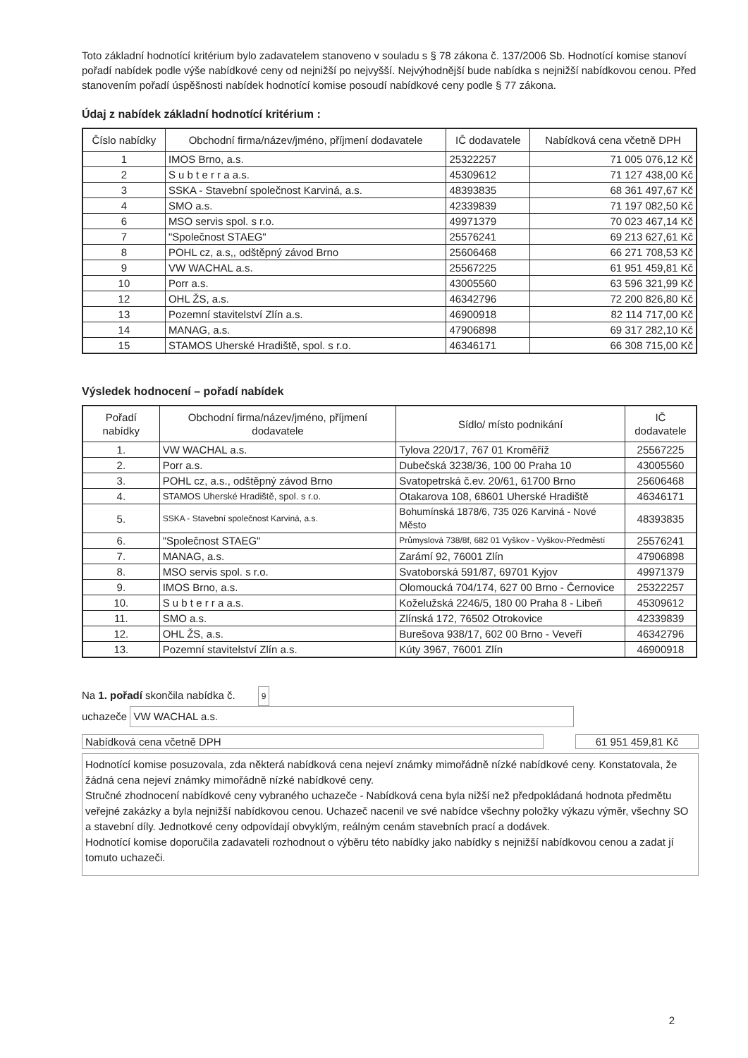Toto základní hodnotící kritérium bylo zadavatelem stanoveno v souladu s § 78 zákona č. 137/2006 Sb. Hodnotící komise stanoví pořadí nabídek podle výše nabídkové ceny od nejnižší po nejvyšší. Nejvýhodnější bude nabídka s nejnižší nabídkovou cenou. Před stanovením pořadí úspěšnosti nabídek hodnotící komise posoudí nabídkové ceny podle § 77 zákona.
Údaj z nabídek základní hodnotící kritérium :
| Číslo nabídky | Obchodní firma/název/jméno, příjmení dodavatele | IČ dodavatele | Nabídková cena včetně DPH |
| --- | --- | --- | --- |
| 1 | IMOS Brno, a.s. | 25322257 | 71 005 076,12 Kč |
| 2 | S u b t e r r a a.s. | 45309612 | 71 127 438,00 Kč |
| 3 | SSKA - Stavební společnost Karviná, a.s. | 48393835 | 68 361 497,67 Kč |
| 4 | SMO a.s. | 42339839 | 71 197 082,50 Kč |
| 6 | MSO servis spol. s r.o. | 49971379 | 70 023 467,14 Kč |
| 7 | "Společnost STAEG" | 25576241 | 69 213 627,61 Kč |
| 8 | POHL cz, a.s,, odštěpný závod Brno | 25606468 | 66 271 708,53 Kč |
| 9 | VW WACHAL a.s. | 25567225 | 61 951 459,81 Kč |
| 10 | Porr a.s. | 43005560 | 63 596 321,99 Kč |
| 12 | OHL ŽS, a.s. | 46342796 | 72 200 826,80 Kč |
| 13 | Pozemní stavitelství Zlín a.s. | 46900918 | 82 114 717,00 Kč |
| 14 | MANAG, a.s. | 47906898 | 69 317 282,10 Kč |
| 15 | STAMOS Uherské Hradiště, spol. s r.o. | 46346171 | 66 308 715,00 Kč |
Výsledek hodnocení – pořadí nabídek
| Pořadí nabídky | Obchodní firma/název/jméno, příjmení dodavatele | Sídlo/ místo podnikání | IČ dodavatele |
| --- | --- | --- | --- |
| 1. | VW WACHAL a.s. | Tylova 220/17, 767 01 Kroměříž | 25567225 |
| 2. | Porr a.s. | Dubečská 3238/36, 100 00 Praha 10 | 43005560 |
| 3. | POHL cz, a.s., odštěpný závod Brno | Svatopetrská č.ev. 20/61, 61700 Brno | 25606468 |
| 4. | STAMOS Uherské Hradiště, spol. s r.o. | Otakarova 108, 68601 Uherské Hradiště | 46346171 |
| 5. | SSKA - Stavební společnost Karviná, a.s. | Bohumínská 1878/6, 735 026 Karviná - Nové Město | 48393835 |
| 6. | "Společnost STAEG" | Průmyslová 738/8f, 682 01 Vyškov - Vyškov-Předměstí | 25576241 |
| 7. | MANAG, a.s. | Zarámí 92, 76001 Zlín | 47906898 |
| 8. | MSO servis spol. s r.o. | Svatoborská 591/87, 69701 Kyjov | 49971379 |
| 9. | IMOS Brno, a.s. | Olomoucká 704/174, 627 00 Brno - Černovice | 25322257 |
| 10. | S u b t e r r a a.s. | Koželužská 2246/5, 180 00 Praha 8 - Libeň | 45309612 |
| 11. | SMO a.s. | Zlínská 172, 76502 Otrokovice | 42339839 |
| 12. | OHL ŽS, a.s. | Burešova 938/17, 602 00 Brno - Veveří | 46342796 |
| 13. | Pozemní stavitelství Zlín a.s. | Kúty 3967, 76001 Zlín | 46900918 |
Na 1. pořadí skončila nabídka č. 9
uchazeče VW WACHAL a.s.
Nabídková cena včetně DPH 61 951 459,81 Kč
Hodnotící komise posuzovala, zda některá nabídková cena nejeví známky mimořádně nízké nabídkové ceny. Konstatovala, že žádná cena nejeví známky mimořádně nízké nabídkové ceny.
Stručné zhodnocení nabídkové ceny vybraného uchazeče - Nabídková cena byla nižší než předpokládaná hodnota předmětu veřejné zakázky a byla nejnižší nabídkovou cenou. Uchazeč nacenil ve své nabídce všechny položky výkazu výměr, všechny SO a stavební díly. Jednotkové ceny odpovídají obvyklým, reálným cenám stavebních prací a dodávek.
Hodnotící komise doporučila zadavateli rozhodnout o výběru této nabídky jako nabídky s nejnižší nabídkovou cenou a zadat jí tomuto uchazeči.
2